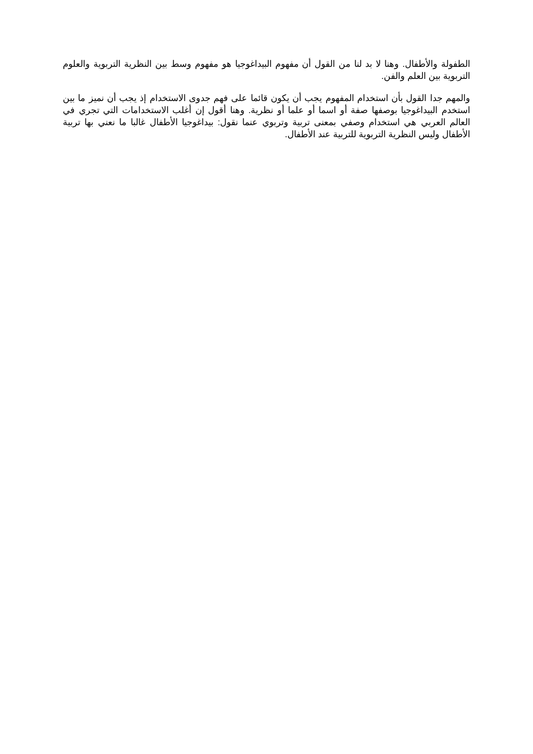الطفولة والأطفال. وهنا لا بد لنا من القول أن مفهوم البيداغوجيا هو مفهوم وسط بين النظرية التربوية والعلوم التربوية بين العلم والفن.
والمهم جدا القول بأن استخدام المفهوم يجب أن يكون قائما على فهم جدوى الاستخدام إذ يجب أن نميز ما بين استخدم البيداغوجيا بوصفها صفة أو اسما أو علما أو نظرية. وهنا أقول إن أغلب الاستخدامات التي تجري في العالم العربي هي استخدام وصفي بمعنى تربية وتربوي عنما نقول: بيداغوجيا الأطفال غالبا ما نعني بها تربية الأطفال وليس النظرية التربوية للتربية عند الأطفال.